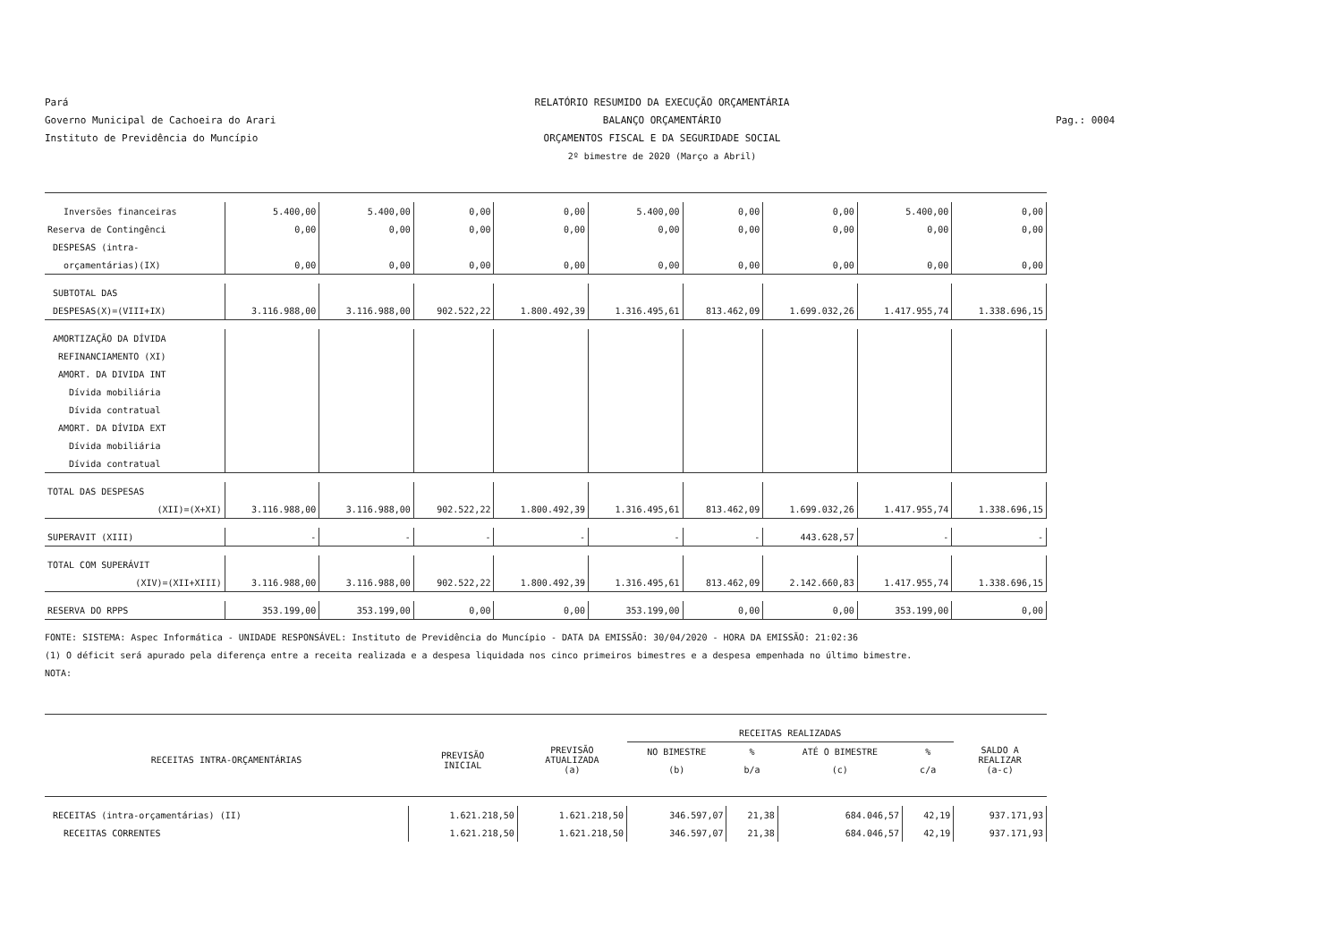Pará
Governo Municipal de Cachoeira do Arari
Instituto de Previdência do Muncípio
RELATÓRIO RESUMIDO DA EXECUÇÃO ORÇAMENTÁRIA
BALANÇO ORÇAMENTÁRIO
ORÇAMENTOS FISCAL E DA SEGURIDADE SOCIAL
2º bimestre de 2020 (Março a Abril)
Pag.: 0004
| Inversões financeiras | 5.400,00 | 5.400,00 | 0,00 | 0,00 | 5.400,00 | 0,00 | 0,00 | 5.400,00 | 0,00 |
| Reserva de Contingênci | 0,00 | 0,00 | 0,00 | 0,00 | 0,00 | 0,00 | 0,00 | 0,00 | 0,00 |
| DESPESAS (intra- | | | | | | | | | |
| orçamentárias)(IX) | 0,00 | 0,00 | 0,00 | 0,00 | 0,00 | 0,00 | 0,00 | 0,00 | 0,00 |
| SUBTOTAL DAS | | | | | | | | | |
| DESPESAS(X)=(VIII+IX) | 3.116.988,00 | 3.116.988,00 | 902.522,22 | 1.800.492,39 | 1.316.495,61 | 813.462,09 | 1.699.032,26 | 1.417.955,74 | 1.338.696,15 |
| AMORTIZAÇÃO DA DÍVIDA | | | | | | | | | |
| REFINANCIAMENTO (XI) | | | | | | | | | |
| AMORT. DA DIVIDA INT | | | | | | | | | |
| Dívida mobiliária | | | | | | | | | |
| Dívida contratual | | | | | | | | | |
| AMORT. DA DÍVIDA EXT | | | | | | | | | |
| Dívida mobiliária | | | | | | | | | |
| Dívida contratual | | | | | | | | | |
| TOTAL DAS DESPESAS | | | | | | | | | |
| (XII)=(X+XI) | 3.116.988,00 | 3.116.988,00 | 902.522,22 | 1.800.492,39 | 1.316.495,61 | 813.462,09 | 1.699.032,26 | 1.417.955,74 | 1.338.696,15 |
| SUPERAVIT (XIII) | - | - | - | - | - | - | 443.628,57 | - | - |
| TOTAL COM SUPERÁVIT | | | | | | | | | |
| (XIV)=(XII+XIII) | 3.116.988,00 | 3.116.988,00 | 902.522,22 | 1.800.492,39 | 1.316.495,61 | 813.462,09 | 2.142.660,83 | 1.417.955,74 | 1.338.696,15 |
| RESERVA DO RPPS | 353.199,00 | 353.199,00 | 0,00 | 0,00 | 353.199,00 | 0,00 | 0,00 | 353.199,00 | 0,00 |
FONTE: SISTEMA: Aspec Informática - UNIDADE RESPONSÁVEL: Instituto de Previdência do Muncípio - DATA DA EMISSÃO: 30/04/2020 - HORA DA EMISSÃO: 21:02:36
(1) O déficit será apurado pela diferença entre a receita realizada e a despesa liquidada nos cinco primeiros bimestres e a despesa empenhada no último bimestre.
NOTA:
| RECEITAS INTRA-ORÇAMENTÁRIAS | PREVISÃO INICIAL | PREVISÃO ATUALIZADA (a) | RECEITAS REALIZADAS | | | | SALDO A REALIZAR (a-c) |
| --- | --- | --- | --- | --- | --- | --- | --- |
| | | | NO BIMESTRE | % | ATÉ O BIMESTRE | % | |
| | | | (b) | b/a | (c) | c/a | |
| RECEITAS (intra-orçamentárias) (II) | 1.621.218,50 | 1.621.218,50 | 346.597,07 | 21,38 | 684.046,57 | 42,19 | 937.171,93 |
| RECEITAS CORRENTES | 1.621.218,50 | 1.621.218,50 | 346.597,07 | 21,38 | 684.046,57 | 42,19 | 937.171,93 |